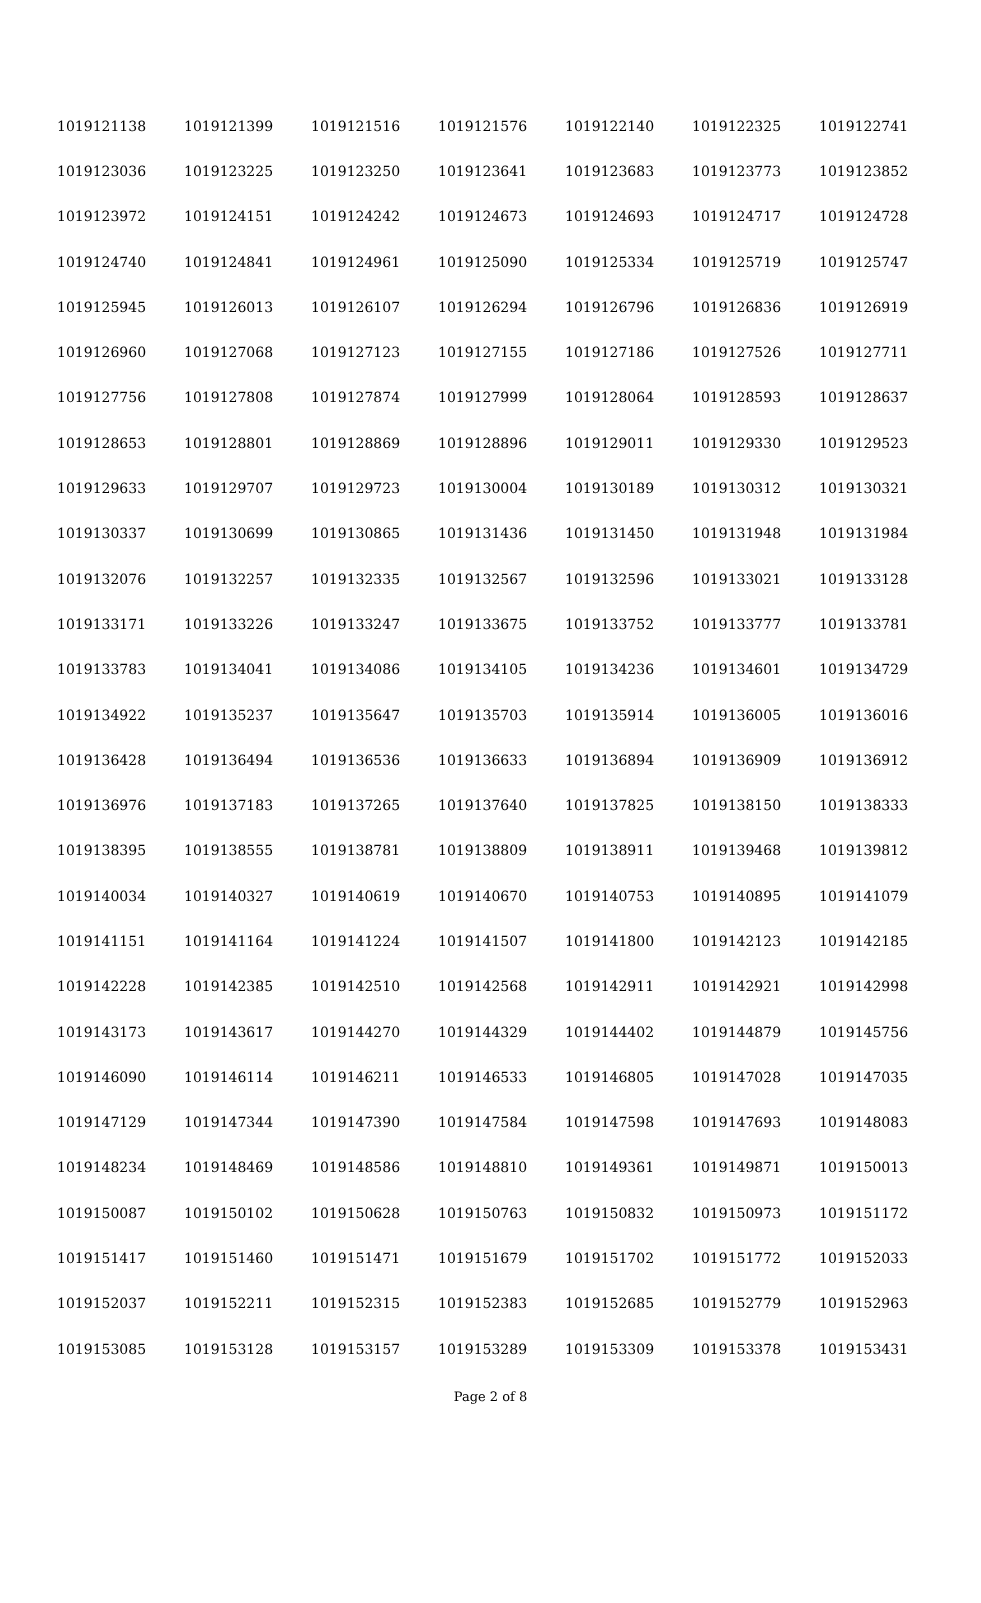| 1019121138 | 1019121399 | 1019121516 | 1019121576 | 1019122140 | 1019122325 | 1019122741 |
| 1019123036 | 1019123225 | 1019123250 | 1019123641 | 1019123683 | 1019123773 | 1019123852 |
| 1019123972 | 1019124151 | 1019124242 | 1019124673 | 1019124693 | 1019124717 | 1019124728 |
| 1019124740 | 1019124841 | 1019124961 | 1019125090 | 1019125334 | 1019125719 | 1019125747 |
| 1019125945 | 1019126013 | 1019126107 | 1019126294 | 1019126796 | 1019126836 | 1019126919 |
| 1019126960 | 1019127068 | 1019127123 | 1019127155 | 1019127186 | 1019127526 | 1019127711 |
| 1019127756 | 1019127808 | 1019127874 | 1019127999 | 1019128064 | 1019128593 | 1019128637 |
| 1019128653 | 1019128801 | 1019128869 | 1019128896 | 1019129011 | 1019129330 | 1019129523 |
| 1019129633 | 1019129707 | 1019129723 | 1019130004 | 1019130189 | 1019130312 | 1019130321 |
| 1019130337 | 1019130699 | 1019130865 | 1019131436 | 1019131450 | 1019131948 | 1019131984 |
| 1019132076 | 1019132257 | 1019132335 | 1019132567 | 1019132596 | 1019133021 | 1019133128 |
| 1019133171 | 1019133226 | 1019133247 | 1019133675 | 1019133752 | 1019133777 | 1019133781 |
| 1019133783 | 1019134041 | 1019134086 | 1019134105 | 1019134236 | 1019134601 | 1019134729 |
| 1019134922 | 1019135237 | 1019135647 | 1019135703 | 1019135914 | 1019136005 | 1019136016 |
| 1019136428 | 1019136494 | 1019136536 | 1019136633 | 1019136894 | 1019136909 | 1019136912 |
| 1019136976 | 1019137183 | 1019137265 | 1019137640 | 1019137825 | 1019138150 | 1019138333 |
| 1019138395 | 1019138555 | 1019138781 | 1019138809 | 1019138911 | 1019139468 | 1019139812 |
| 1019140034 | 1019140327 | 1019140619 | 1019140670 | 1019140753 | 1019140895 | 1019141079 |
| 1019141151 | 1019141164 | 1019141224 | 1019141507 | 1019141800 | 1019142123 | 1019142185 |
| 1019142228 | 1019142385 | 1019142510 | 1019142568 | 1019142911 | 1019142921 | 1019142998 |
| 1019143173 | 1019143617 | 1019144270 | 1019144329 | 1019144402 | 1019144879 | 1019145756 |
| 1019146090 | 1019146114 | 1019146211 | 1019146533 | 1019146805 | 1019147028 | 1019147035 |
| 1019147129 | 1019147344 | 1019147390 | 1019147584 | 1019147598 | 1019147693 | 1019148083 |
| 1019148234 | 1019148469 | 1019148586 | 1019148810 | 1019149361 | 1019149871 | 1019150013 |
| 1019150087 | 1019150102 | 1019150628 | 1019150763 | 1019150832 | 1019150973 | 1019151172 |
| 1019151417 | 1019151460 | 1019151471 | 1019151679 | 1019151702 | 1019151772 | 1019152033 |
| 1019152037 | 1019152211 | 1019152315 | 1019152383 | 1019152685 | 1019152779 | 1019152963 |
| 1019153085 | 1019153128 | 1019153157 | 1019153289 | 1019153309 | 1019153378 | 1019153431 |
Page 2 of 8